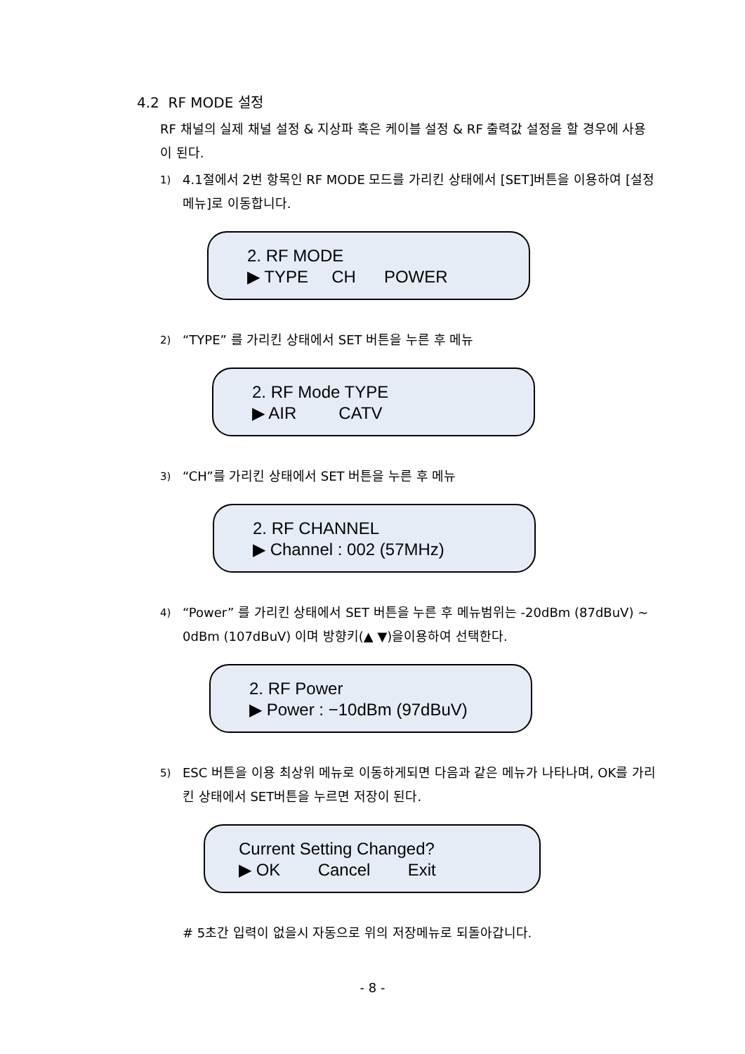4.2 RF MODE 설정
RF 채널의 실제 채널 설정 & 지상파 혹은 케이블 설정 & RF 출력값 설정을 할 경우에 사용이 된다.
1) 4.1절에서 2번 항목인 RF MODE 모드를 가리킨 상태에서 [SET]버튼을 이용하여 [설정 메뉴]로 이동합니다.
2. RF MODE
▶ TYPE CH POWER
2) “TYPE” 를 가리킨 상태에서 SET 버튼을 누른 후 메뉴
2. RF Mode TYPE
▶ AIR CATV
3) “CH”를 가리킨 상태에서 SET 버튼을 누른 후 메뉴
2. RF CHANNEL
▶ Channel : 002 (57MHz)
4) “Power” 를 가리킨 상태에서 SET 버튼을 누른 후 메뉴범위는 -20dBm (87dBuV) ~ 0dBm (107dBuV) 이며 방향키(▲ ▼)을이용하여 선택한다.
2. RF Power
▶ Power : −10dBm (97dBuV)
5) ESC 버튼을 이용 최상위 메뉴로 이동하게되면 다음과 같은 메뉴가 나타나며, OK를 가리킨 상태에서 SET버튼을 누르면 저장이 된다.
Current Setting Changed?
▶ OK Cancel Exit
# 5초간 입력이 없을시 자동으로 위의 저장메뉴로 되돌아갑니다.
- 8 -